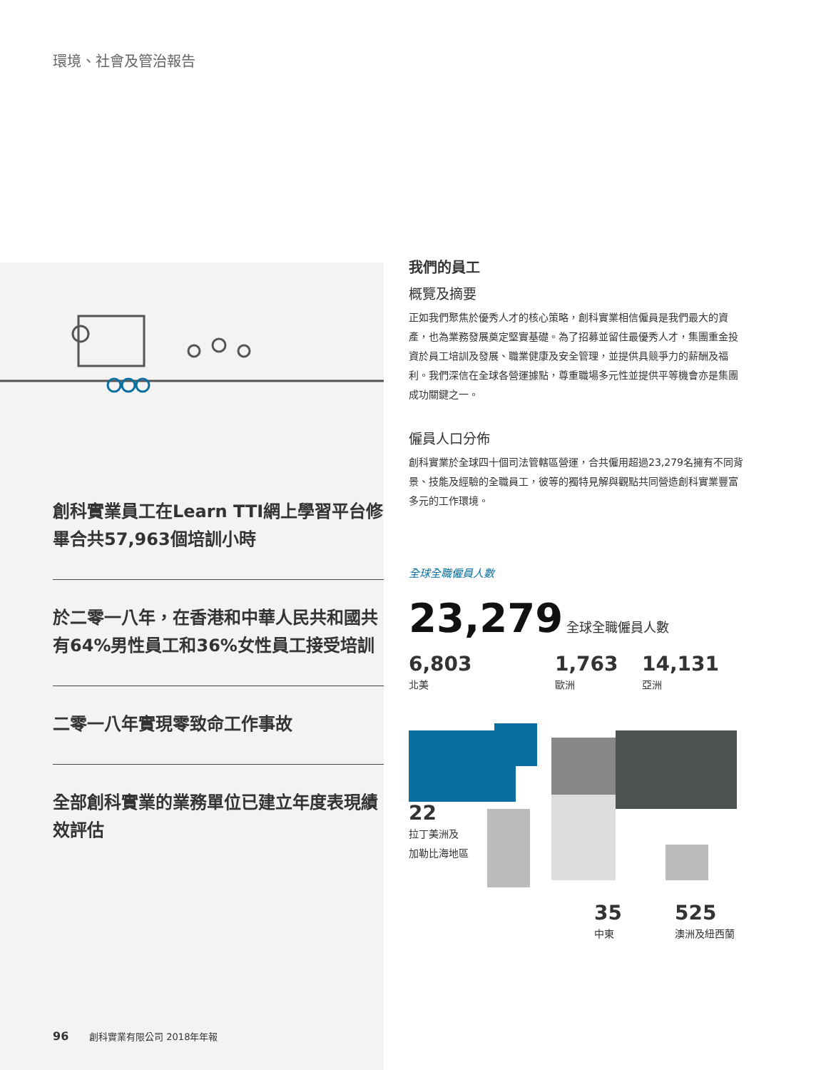環境、社會及管治報告
創科實業員工在Learn TTI網上學習平台修畢合共57,963個培訓小時
於二零一八年，在香港和中華人民共和國共有64%男性員工和36%女性員工接受培訓
二零一八年實現零致命工作事故
全部創科實業的業務單位已建立年度表現績效評估
96 創科實業有限公司 2018年年報
我們的員工
概覽及摘要
正如我們聚焦於優秀人才的核心策略，創科實業相信僱員是我們最大的資產，也為業務發展奠定堅實基礎。為了招募並留住最優秀人才，集團重金投資於員工培訓及發展、職業健康及安全管理，並提供具競爭力的薪酬及福利。我們深信在全球各營運據點，尊重職場多元性並提供平等機會亦是集團成功關鍵之一。
僱員人口分佈
創科實業於全球四十個司法管轄區營運，合共僱用超過23,279名擁有不同背景、技能及經驗的全職員工，彼等的獨特見解與觀點共同營造創科實業豐富多元的工作環境。
全球全職僱員人數
23,279 全球全職僱員人數
6,803
北美
1,763
歐洲
14,131
亞洲
22
拉丁美洲及
加勒比海地區
35
中東
525
澳洲及紐西蘭